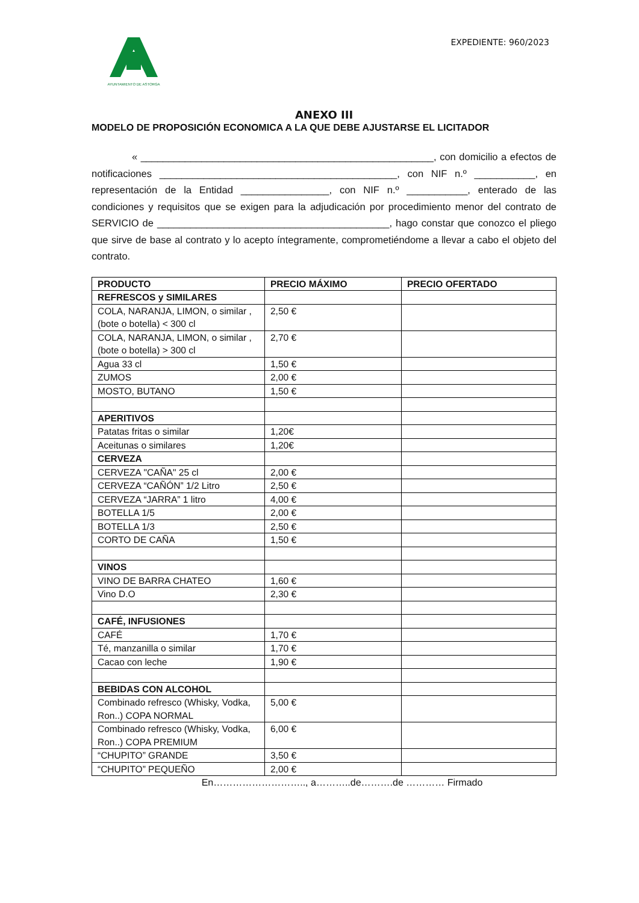AYUNTAMIENTO DE ASTORGA
EXPEDIENTE: 960/2023
ANEXO III
MODELO DE PROPOSICIÓN ECONOMICA A LA QUE DEBE AJUSTARSE EL LICITADOR
« _____________________________________________________, con domicilio a efectos de notificaciones ___________________________________________, con NIF n.º ___________, en representación de la Entidad ________________, con NIF n.º ___________, enterado de las condiciones y requisitos que se exigen para la adjudicación por procedimiento menor del contrato de SERVICIO de __________________________________________, hago constar que conozco el pliego que sirve de base al contrato y lo acepto íntegramente, comprometiéndome a llevar a cabo el objeto del contrato.
| PRODUCTO | PRECIO MÁXIMO | PRECIO OFERTADO |
| --- | --- | --- |
| REFRESCOS y SIMILARES | | |
| COLA, NARANJA, LIMON, o similar , (bote o botella) < 300 cl | 2,50 € | |
| COLA, NARANJA, LIMON, o similar , (bote o botella) > 300 cl | 2,70 € | |
| Agua 33 cl | 1,50 € | |
| ZUMOS | 2,00 € | |
| MOSTO, BUTANO | 1,50 € | |
| APERITIVOS | | |
| Patatas fritas o similar | 1,20€ | |
| Aceitunas o similares | 1,20€ | |
| CERVEZA | | |
| CERVEZA "CAÑA" 25 cl | 2,00 € | |
| CERVEZA “CAÑÓN” 1/2 Litro | 2,50 € | |
| CERVEZA “JARRA” 1 litro | 4,00 € | |
| BOTELLA 1/5 | 2,00 € | |
| BOTELLA 1/3 | 2,50 € | |
| CORTO DE CAÑA | 1,50 € | |
| VINOS | | |
| VINO DE BARRA CHATEO | 1,60 € | |
| Vino D.O | 2,30 € | |
| CAFÉ, INFUSIONES | | |
| CAFÉ | 1,70 € | |
| Té, manzanilla o similar | 1,70 € | |
| Cacao con leche | 1,90 € | |
| BEBIDAS CON ALCOHOL | | |
| Combinado refresco (Whisky, Vodka, Ron..) COPA NORMAL | 5,00 € | |
| Combinado refresco (Whisky, Vodka, Ron..) COPA PREMIUM | 6,00 € | |
| “CHUPITO” GRANDE | 3,50 € | |
| “CHUPITO” PEQUEÑO | 2,00 € | |
En……………………….., a………..de……….de ………… Firmado